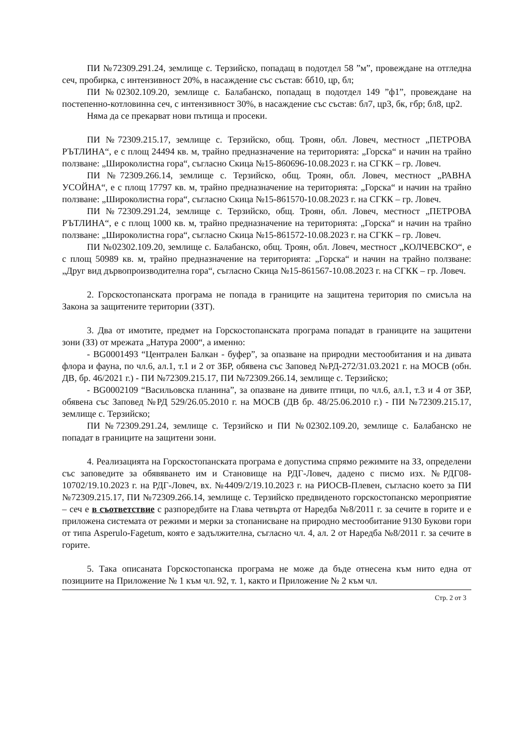ПИ №72309.291.24, землище с. Терзийско, попадащ в подотдел 58 ”м”, провеждане на отгледна сеч, пробирка, с интензивност 20%, в насаждение със състав: бб10, цр, бл;
ПИ №02302.109.20, землище с. Балабанско, попадащ в подотдел 149 ”ф1”, провеждане на постепенно-котловинна сеч, с интензивност 30%, в насаждение със състав: бл7, цр3, бк, гбр; бл8, цр2.
Няма да се прекарват нови пътища и просеки.
ПИ №72309.215.17, землище с. Терзийско, общ. Троян, обл. Ловеч, местност „ПЕТРОВА РЪТЛИНА“, е с площ 24494 кв. м, трайно предназначение на територията: „Горска“ и начин на трайно ползване: „Широколистна гора“, съгласно Скица №15-860696-10.08.2023 г. на СГКК – гр. Ловеч.
ПИ №72309.266.14, землище с. Терзийско, общ. Троян, обл. Ловеч, местност „РАВНА УСОЙНА“, е с площ 17797 кв. м, трайно предназначение на територията: „Горска“ и начин на трайно ползване: „Широколистна гора“, съгласно Скица №15-861570-10.08.2023 г. на СГКК – гр. Ловеч.
ПИ №72309.291.24, землище с. Терзийско, общ. Троян, обл. Ловеч, местност „ПЕТРОВА РЪТЛИНА“, е с площ 1000 кв. м, трайно предназначение на територията: „Горска“ и начин на трайно ползване: „Широколистна гора“, съгласно Скица №15-861572-10.08.2023 г. на СГКК – гр. Ловеч.
ПИ №02302.109.20, землище с. Балабанско, общ. Троян, обл. Ловеч, местност „КОЛЧЕВСКО“, е с площ 50989 кв. м, трайно предназначение на територията: „Горска“ и начин на трайно ползване: „Друг вид дървопроизводителна гора“, съгласно Скица №15-861567-10.08.2023 г. на СГКК – гр. Ловеч.
2. Горскостопанската програма не попада в границите на защитена територия по смисъла на Закона за защитените територии (ЗЗТ).
3. Два от имотите, предмет на Горскостопанската програма попадат в границите на защитени зони (ЗЗ) от мрежата „Натура 2000“, а именно:
- BG0001493 “Централен Балкан - буфер”, за опазване на природни местообитания и на дивата флора и фауна, по чл.6, ал.1, т.1 и 2 от ЗБР, обявена със Заповед №РД-272/31.03.2021 г. на МОСВ (обн. ДВ, бр. 46/2021 г.) - ПИ №72309.215.17, ПИ №72309.266.14, землище с. Терзийско;
- BG0002109 “Васильовска планина”, за опазване на дивите птици, по чл.6, ал.1, т.3 и 4 от ЗБР, обявена със Заповед №РД 529/26.05.2010 г. на МОСВ (ДВ бр. 48/25.06.2010 г.) - ПИ №72309.215.17, землище с. Терзийско;
ПИ №72309.291.24, землище с. Терзийско и ПИ №02302.109.20, землище с. Балабанско не попадат в границите на защитени зони.
4. Реализацията на Горскостопанската програма е допустима спрямо режимите на ЗЗ, определени със заповедите за обявяването им и Становище на РДГ-Ловеч, дадено с писмо изх. №РДГ08-10702/19.10.2023 г. на РДГ-Ловеч, вх. №4409/2/19.10.2023 г. на РИОСВ-Плевен, съгласно което за ПИ №72309.215.17, ПИ №72309.266.14, землище с. Терзийско предвиденото горскостопанско мероприятие – сеч е в съответствие с разпоредбите на Глава четвърта от Наредба №8/2011 г. за сечите в горите и е приложена системата от режими и мерки за стопанисване на природно местообитание 9130 Букови гори от типа Asperulo-Fagetum, която е задължителна, съгласно чл. 4, ал. 2 от Наредба №8/2011 г. за сечите в горите.
5. Така описаната Горскостопанска програма не може да бъде отнесена към нито една от позициите на Приложение № 1 към чл. 92, т. 1, както и Приложение № 2 към чл.
Стр. 2 от 3